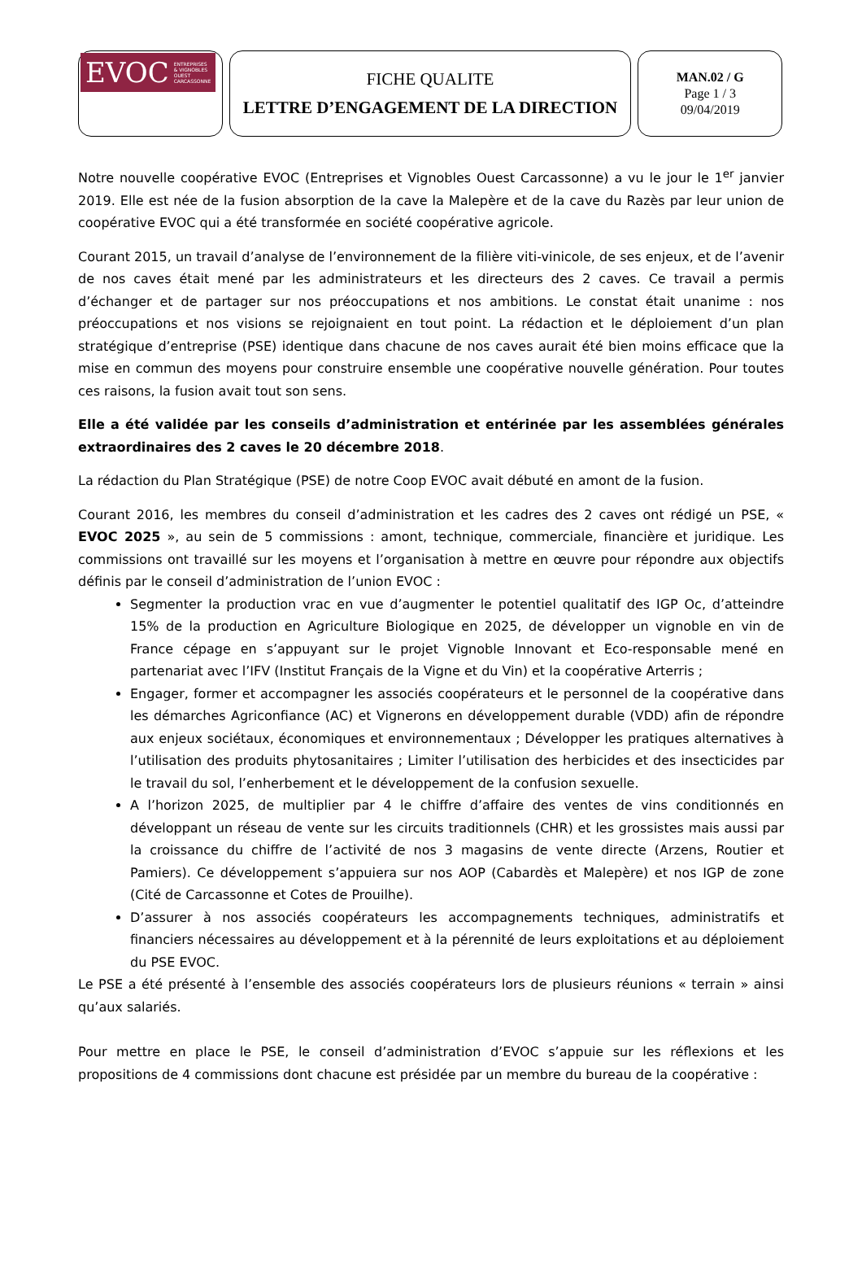EVOC ENTREPRISES
& VIGNOBLES
OUEST
CARCASSONNE
FICHE QUALITE
LETTRE D’ENGAGEMENT DE LA DIRECTION
MAN.02 / G
Page 1 / 3
09/04/2019
Notre nouvelle coopérative EVOC (Entreprises et Vignobles Ouest Carcassonne) a vu le jour le 1<sup>er</sup> janvier 2019. Elle est née de la fusion absorption de la cave la Malepère et de la cave du Razès par leur union de coopérative EVOC qui a été transformée en société coopérative agricole.
Courant 2015, un travail d’analyse de l’environnement de la filière viti-vinicole, de ses enjeux, et de l’avenir de nos caves était mené par les administrateurs et les directeurs des 2 caves. Ce travail a permis d’échanger et de partager sur nos préoccupations et nos ambitions. Le constat était unanime : nos préoccupations et nos visions se rejoignaient en tout point. La rédaction et le déploiement d’un plan stratégique d’entreprise (PSE) identique dans chacune de nos caves aurait été bien moins efficace que la mise en commun des moyens pour construire ensemble une coopérative nouvelle génération. Pour toutes ces raisons, la fusion avait tout son sens.
Elle a été validée par les conseils d’administration et entérinée par les assemblées générales extraordinaires des 2 caves le 20 décembre 2018.
La rédaction du Plan Stratégique (PSE) de notre Coop EVOC avait débuté en amont de la fusion.
Courant 2016, les membres du conseil d’administration et les cadres des 2 caves ont rédigé un PSE, « EVOC 2025 », au sein de 5 commissions : amont, technique, commerciale, financière et juridique. Les commissions ont travaillé sur les moyens et l’organisation à mettre en œuvre pour répondre aux objectifs définis par le conseil d’administration de l’union EVOC :
Segmenter la production vrac en vue d’augmenter le potentiel qualitatif des IGP Oc, d’atteindre 15% de la production en Agriculture Biologique en 2025, de développer un vignoble en vin de France cépage en s’appuyant sur le projet Vignoble Innovant et Eco-responsable mené en partenariat avec l’IFV (Institut Français de la Vigne et du Vin) et la coopérative Arterris ;
Engager, former et accompagner les associés coopérateurs et le personnel de la coopérative dans les démarches Agriconfiance (AC) et Vignerons en développement durable (VDD) afin de répondre aux enjeux sociétaux, économiques et environnementaux ; Développer les pratiques alternatives à l’utilisation des produits phytosanitaires ; Limiter l’utilisation des herbicides et des insecticides par le travail du sol, l’enherbement et le développement de la confusion sexuelle.
A l’horizon 2025, de multiplier par 4 le chiffre d’affaire des ventes de vins conditionnés en développant un réseau de vente sur les circuits traditionnels (CHR) et les grossistes mais aussi par la croissance du chiffre de l’activité de nos 3 magasins de vente directe (Arzens, Routier et Pamiers). Ce développement s’appuiera sur nos AOP (Cabardès et Malepère) et nos IGP de zone (Cité de Carcassonne et Cotes de Prouilhe).
D’assurer à nos associés coopérateurs les accompagnements techniques, administratifs et financiers nécessaires au développement et à la pérennité de leurs exploitations et au déploiement du PSE EVOC.
Le PSE a été présenté à l’ensemble des associés coopérateurs lors de plusieurs réunions « terrain » ainsi qu’aux salariés.
Pour mettre en place le PSE, le conseil d’administration d’EVOC s’appuie sur les réflexions et les propositions de 4 commissions dont chacune est présidée par un membre du bureau de la coopérative :